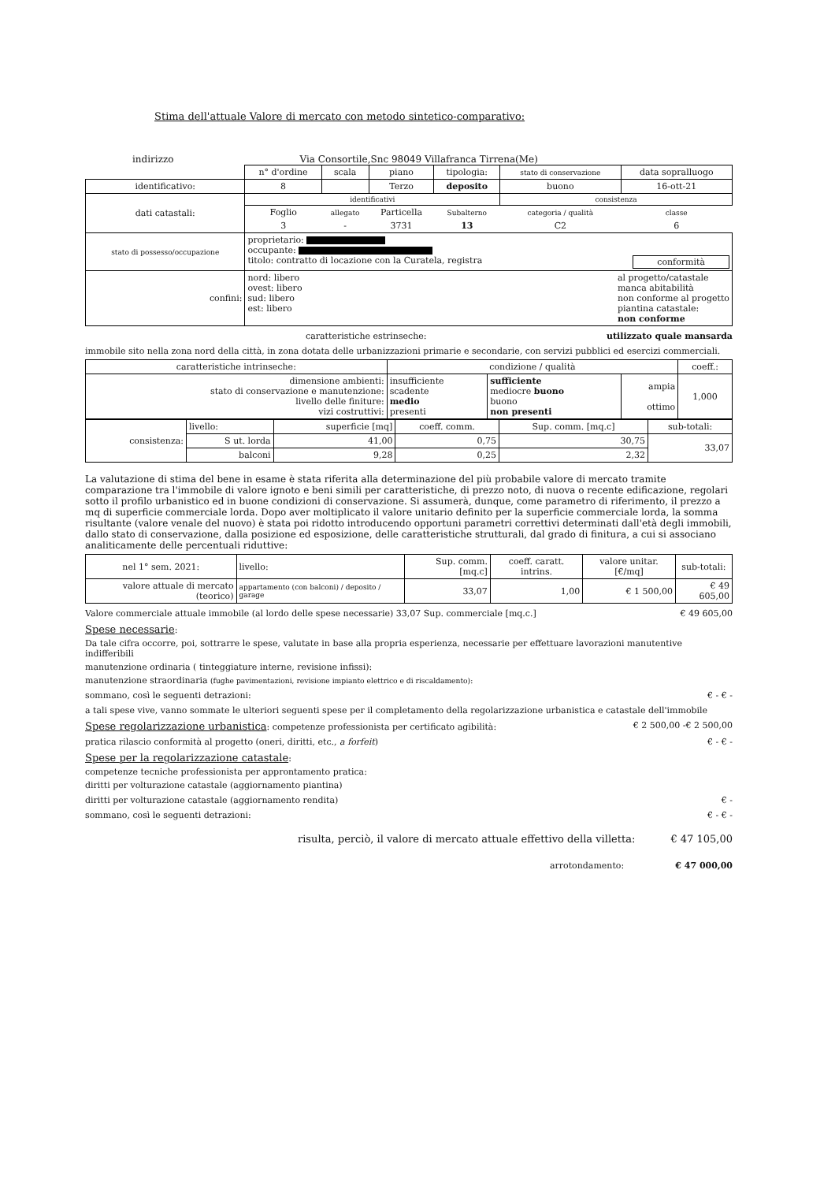Stima dell'attuale Valore di mercato con metodo sintetico-comparativo:
indirizzo Via Consortile,Snc 98049 Villafranca Tirrena(Me)
| | n° d'ordine | scala | piano | tipologia: | stato di conservazione | data sopralluogo |
| identificativo: | 8 | | Terzo | deposito | buono | 16-ott-21 |
| dati catastali: | identificativi | | | | consistenza | |
| | Foglio | allegato | Particella | Subalterno | categoria / qualità | classe |
| | 3 | - | 3731 | 13 | C2 | 6 |
| stato di possesso/occupazione | proprietario: occupante: titolo: contratto di locazione con la Curatela, registra conformità | | | | | |
| confini: | nord: libero al progetto/catastale manca abitabilità non conforme al progetto piantina catastale: non conforme ovest: libero sud: libero est: libero | | | | | |
caratteristiche estrinseche: utilizzato quale mansarda
immobile sito nella zona nord della città, in zona dotata delle urbanizzazioni primarie e secondarie, con servizi pubblici ed esercizi commerciali.
| caratteristiche intrinseche: | condizione / qualità | | | coeff.: |
| dimensione ambienti: stato di conservazione e manutenzione: livello delle finiture: vizi costruttivi: | insufficiente scadente medio presenti | sufficiente mediocre buono buono non presenti | ampia ottimo | 1,000 |
| consistenza: | livello: | superficie [mq] | coeff. comm. | Sup. comm. [mq.c] | sub-totali: |
| | S ut. lorda | 41,00 | 0,75 | 30,75 | 33,07 |
| | balconi | 9,28 | 0,25 | 2,32 | |
La valutazione di stima del bene in esame è stata riferita alla determinazione del più probabile valore di mercato tramite comparazione tra l'immobile di valore ignoto e beni simili per caratteristiche, di prezzo noto, di nuova o recente edificazione, regolari sotto il profilo urbanistico ed in buone condizioni di conservazione. Si assumerà, dunque, come parametro di riferimento, il prezzo a mq di superficie commerciale lorda. Dopo aver moltiplicato il valore unitario definito per la superficie commerciale lorda, la somma risultante (valore venale del nuovo) è stata poi ridotto introducendo opportuni parametri correttivi determinati dall'età degli immobili, dallo stato di conservazione, dalla posizione ed esposizione, delle caratteristiche strutturali, dal grado di finitura, a cui si associano analiticamente delle percentuali riduttive:
| nel 1° sem. 2021: | livello: | Sup. comm. [mq.c] | coeff. caratt. intrins. | valore unitar. [€/mq] | sub-totali: |
| valore attuale di mercato (teorico) | appartamento (con balconi) / deposito / garage | 33,07 | 1,00 | € 1 500,00 | € 49 605,00 |
Valore commerciale attuale immobile (al lordo delle spese necessarie) 33,07 Sup. commerciale [mq.c.] € 49 605,00
Spese necessarie:
Da tale cifra occorre, poi, sottrarre le spese, valutate in base alla propria esperienza, necessarie per effettuare lavorazioni manutentive indifferibili
manutenzione ordinaria ( tinteggiature interne, revisione infissi):
manutenzione straordinaria (fughe pavimentazioni, revisione impianto elettrico e di riscaldamento):
sommano, così le seguenti detrazioni: € - € -
a tali spese vive, vanno sommate le ulteriori seguenti spese per il completamento della regolarizzazione urbanistica e catastale dell'immobile
Spese regolarizzazione urbanistica: competenze professionista per certificato agibilità: € 2 500,00 -€ 2 500,00
pratica rilascio conformità al progetto (oneri, diritti, etc., a forfeit) € - € -
Spese per la regolarizzazione catastale:
competenze tecniche professionista per approntamento pratica:
diritti per volturazione catastale (aggiornamento piantina)
diritti per volturazione catastale (aggiornamento rendita) € -
sommano, così le seguenti detrazioni: € - € -
risulta, perciò, il valore di mercato attuale effettivo della villetta: € 47 105,00
arrotondamento: € 47 000,00